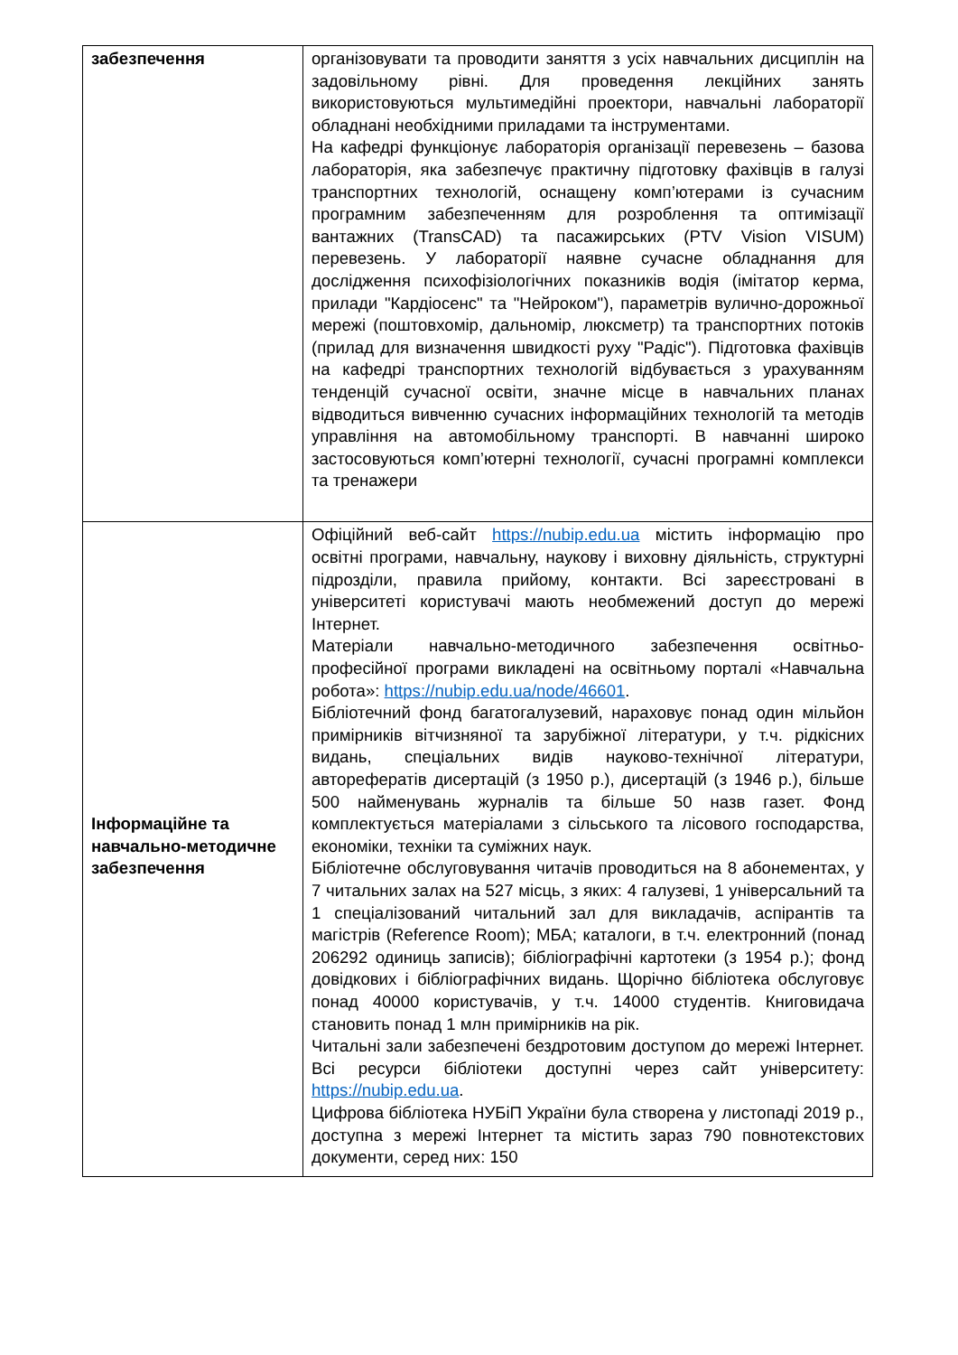| забезпечення | організовувати та проводити заняття з усіх навчальних дисциплін на задовільному рівні. Для проведення лекційних занять використовуються мультимедійні проектори, навчальні лабораторії обладнані необхідними приладами та інструментами. На кафедрі функціонує лабораторія організації перевезень – базова лабораторія, яка забезпечує практичну підготовку фахівців в галузі транспортних технологій, оснащену комп’ютерами із сучасним програмним забезпеченням для розроблення та оптимізації вантажних (TransCAD) та пасажирських (PTV Vision VISUM) перевезень. У лабораторії наявне сучасне обладнання для дослідження психофізіологічних показників водія (імітатор керма, прилади "Кардіосенс" та "Нейроком"), параметрів вулично-дорожньої мережі (поштовхомір, дальномір, люксметр) та транспортних потоків (прилад для визначення швидкості руху "Радіс"). Підготовка фахівців на кафедрі транспортних технологій відбувається з урахуванням тенденцій сучасної освіти, значне місце в навчальних планах відводиться вивченню сучасних інформаційних технологій та методів управління на автомобільному транспорті. В навчанні широко застосовуються комп’ютерні технології, сучасні програмні комплекси та тренажери |
| Інформаційне та навчально-методичне забезпечення | Офіційний веб-сайт https://nubip.edu.ua містить інформацію про освітні програми, навчальну, наукову і виховну діяльність, структурні підрозділи, правила прийому, контакти. Всі зареєстровані в університеті користувачі мають необмежений доступ до мережі Інтернет. Матеріали навчально-методичного забезпечення освітньо-професійної програми викладені на освітньому порталі «Навчальна робота»: https://nubip.edu.ua/node/46601 . Бібліотечний фонд багатогалузевий, нараховує понад один мільйон примірників вітчизняної та зарубіжної літератури, у т.ч. рідкісних видань, спеціальних видів науково-технічної літератури, авторефератів дисертацій (з 1950 р.), дисертацій (з 1946 р.), більше 500 найменувань журналів та більше 50 назв газет. Фонд комплектується матеріалами з сільського та лісового господарства, економіки, техніки та суміжних наук. Бібліотечне обслуговування читачів проводиться на 8 абонементах, у 7 читальних залах на 527 місць, з яких: 4 галузеві, 1 універсальний та 1 спеціалізований читальний зал для викладачів, аспірантів та магістрів (Reference Room); МБА; каталоги, в т.ч. електронний (понад 206292 одиниць записів); бібліографічні картотеки (з 1954 р.); фонд довідкових і бібліографічних видань. Щорічно бібліотека обслуговує понад 40000 користувачів, у т.ч. 14000 студентів. Книговидача становить понад 1 млн примірників на рік. Читальні зали забезпечені бездротовим доступом до мережі Інтернет. Всі ресурси бібліотеки доступні через сайт університету: https://nubip.edu.ua . Цифрова бібліотека НУБіП України була створена у листопаді 2019 р., доступна з мережі Інтернет та містить зараз 790 повнотекстових документи, серед них: 150 |